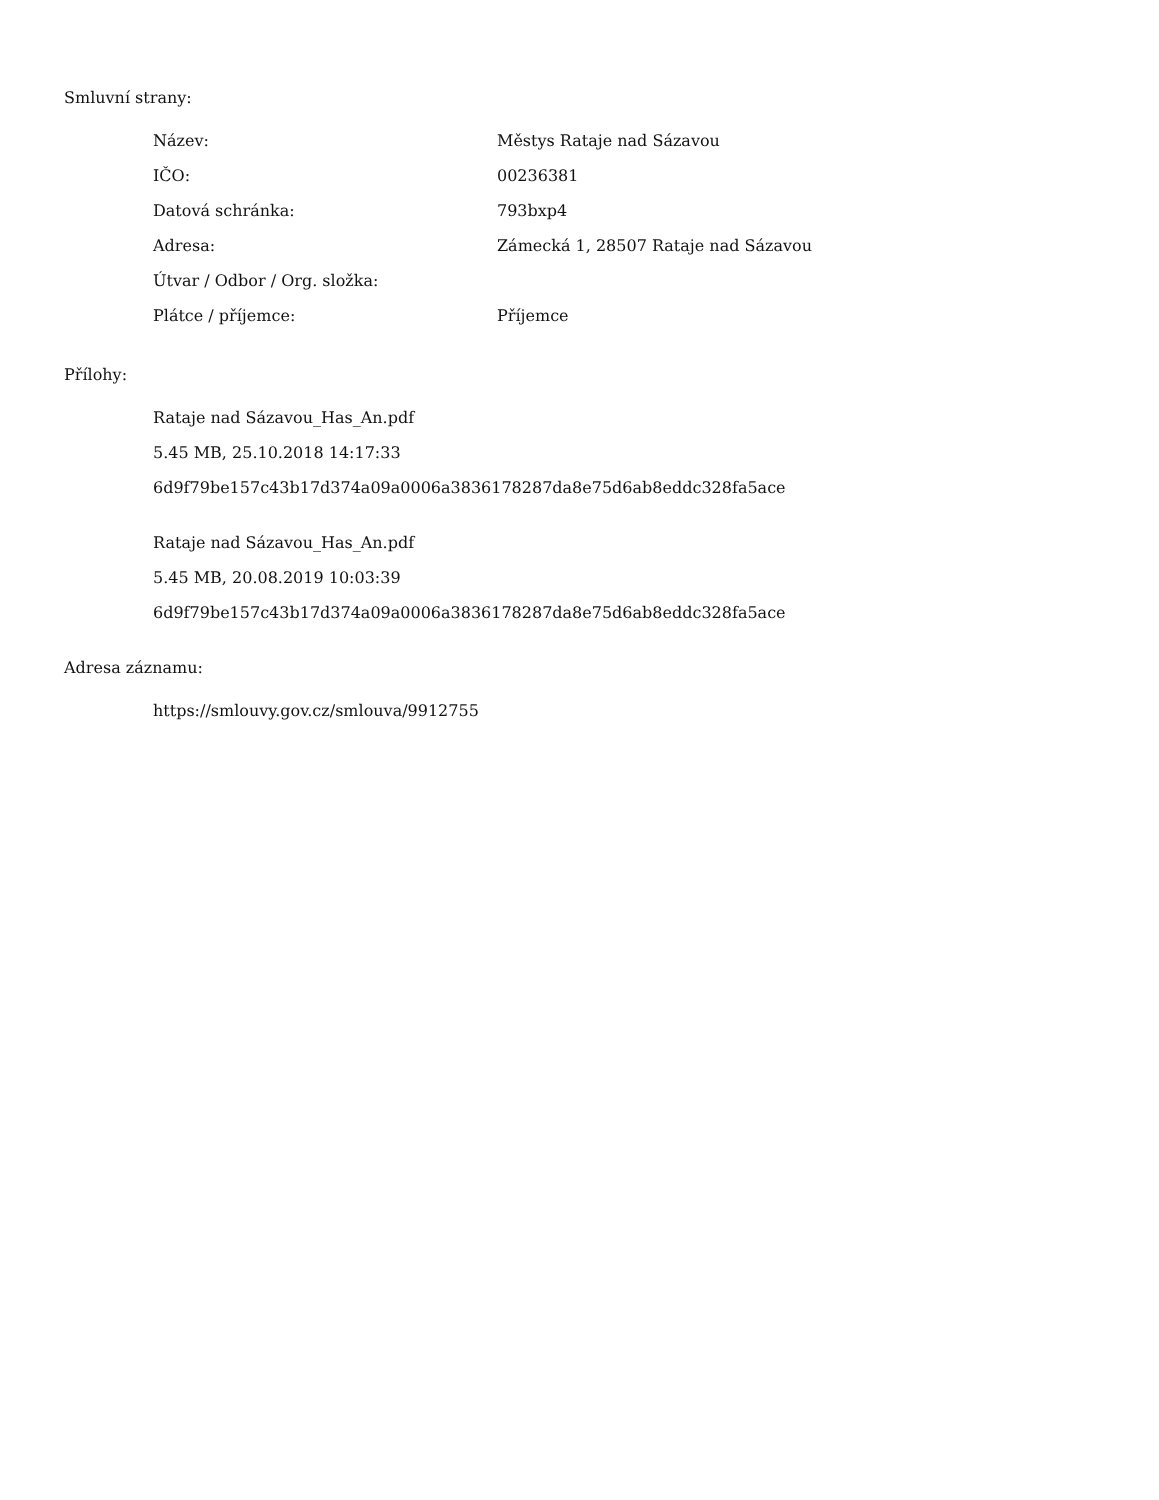Smluvní strany:
| Název: | Městys Rataje nad Sázavou |
| IČO: | 00236381 |
| Datová schránka: | 793bxp4 |
| Adresa: | Zámecká 1, 28507 Rataje nad Sázavou |
| Útvar / Odbor / Org. složka: | |
| Plátce / příjemce: | Příjemce |
Přílohy:
Rataje nad Sázavou_Has_An.pdf
5.45 MB, 25.10.2018 14:17:33
6d9f79be157c43b17d374a09a0006a3836178287da8e75d6ab8eddc328fa5ace
Rataje nad Sázavou_Has_An.pdf
5.45 MB, 20.08.2019 10:03:39
6d9f79be157c43b17d374a09a0006a3836178287da8e75d6ab8eddc328fa5ace
Adresa záznamu:
https://smlouvy.gov.cz/smlouva/9912755